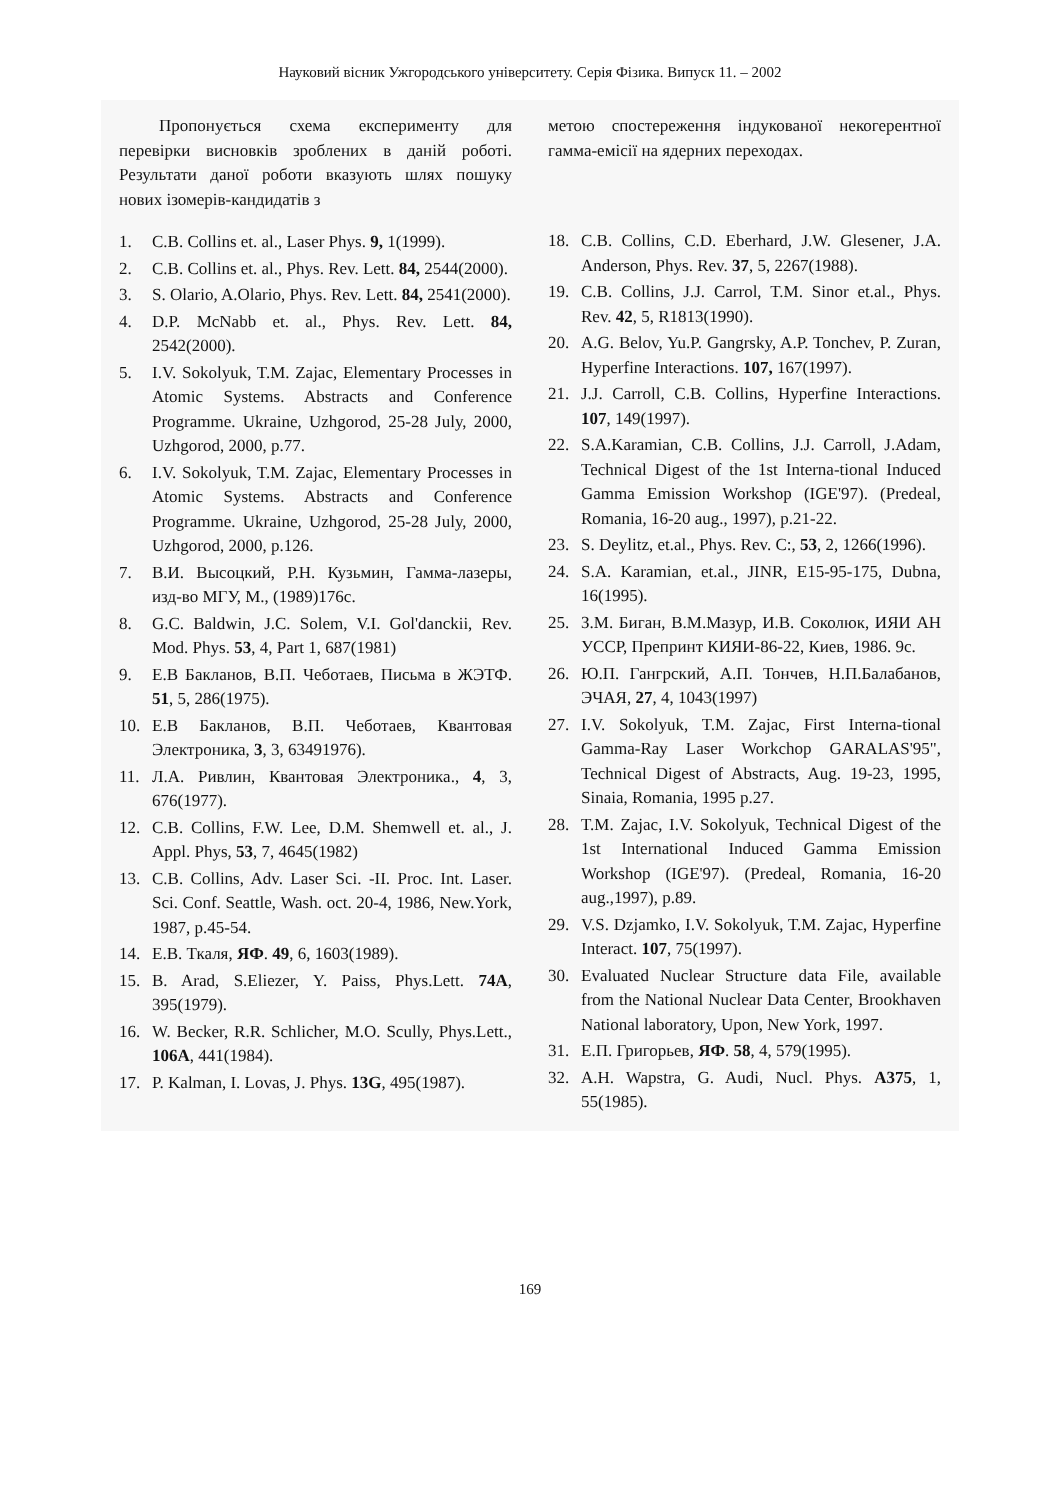Науковий вісник Ужгородського університету. Серія Фізика. Випуск 11. – 2002
Пропонується схема експерименту для перевірки висновків зроблених в даній роботі. Результати даної роботи вказують шлях пошуку нових ізомерів-кандидатів з
1. C.B. Collins et. al., Laser Phys. 9, 1(1999).
2. C.B. Collins et. al., Phys. Rev. Lett. 84, 2544(2000).
3. S. Olario, A.Olario, Phys. Rev. Lett. 84, 2541(2000).
4. D.P. McNabb et. al., Phys. Rev. Lett. 84, 2542(2000).
5. I.V. Sokolyuk, T.M. Zajac, Elementary Processes in Atomic Systems. Abstracts and Conference Programme. Ukraine, Uzhgorod, 25-28 July, 2000, Uzhgorod, 2000, p.77.
6. I.V. Sokolyuk, T.M. Zajac, Elementary Processes in Atomic Systems. Abstracts and Conference Programme. Ukraine, Uzhgorod, 25-28 July, 2000, Uzhgorod, 2000, p.126.
7. В.И. Высоцкий, Р.Н. Кузьмин, Гамма-лазеры, изд-во МГУ, М., (1989)176с.
8. G.C. Baldwin, J.C. Solem, V.I. Gol'danckii, Rev. Mod. Phys. 53, 4, Part 1, 687(1981)
9. Е.В Бакланов, В.П. Чеботаев, Письма в ЖЭТФ. 51, 5, 286(1975).
10. Е.В Бакланов, В.П. Чеботаев, Квантовая Электроника, 3, 3, 63491976).
11. Л.А. Ривлин, Квантовая Электроника., 4, 3, 676(1977).
12. C.B. Collins, F.W. Lee, D.M. Shemwell et. al., J. Appl. Phys, 53, 7, 4645(1982)
13. C.B. Collins, Adv. Laser Sci. -II. Proc. Int. Laser. Sci. Conf. Seattle, Wash. oct. 20-4, 1986, New.York, 1987, p.45-54.
14. Е.В. Ткаля, ЯФ. 49, 6, 1603(1989).
15. B. Arad, S.Eliezer, Y. Paiss, Phys.Lett. 74A, 395(1979).
16. W. Becker, R.R. Schlicher, M.O. Scully, Phys.Lett., 106A, 441(1984).
17. P. Kalman, I. Lovas, J. Phys. 13G, 495(1987).
метою спостереження індукованої некогерентної гамма-емісії на ядерних переходах.
18. C.B. Collins, C.D. Eberhard, J.W. Glesener, J.A. Anderson, Phys. Rev. 37, 5, 2267(1988).
19. C.B. Collins, J.J. Carrol, T.M. Sinor et.al., Phys. Rev. 42, 5, R1813(1990).
20. A.G. Belov, Yu.P. Gangrsky, A.P. Tonchev, P. Zuran, Hyperfine Interactions. 107, 167(1997).
21. J.J. Carroll, C.B. Collins, Hyperfine Interactions. 107, 149(1997).
22. S.A.Karamian, C.B. Collins, J.J. Carroll, J.Adam, Technical Digest of the 1st Interna-tional Induced Gamma Emission Workshop (IGE'97). (Predeal, Romania, 16-20 aug., 1997), p.21-22.
23. S. Deylitz, et.al., Phys. Rev. C:, 53, 2, 1266(1996).
24. S.A. Karamian, et.al., JINR, E15-95-175, Dubna, 16(1995).
25. З.М. Биган, В.М.Мазур, И.В. Соколюк, ИЯИ АН УССР, Препринт КИЯИ-86-22, Киев, 1986. 9с.
26. Ю.П. Гангрский, А.П. Тончев, Н.П.Балабанов, ЭЧАЯ, 27, 4, 1043(1997)
27. I.V. Sokolyuk, T.M. Zajac, First Interna-tional Gamma-Ray Laser Workchop GARALAS'95", Technical Digest of Abstracts, Aug. 19-23, 1995, Sinaia, Romania, 1995 p.27.
28. T.M. Zajac, I.V. Sokolyuk, Technical Digest of the 1st International Induced Gamma Emission Workshop (IGE'97). (Predeal, Romania, 16-20 aug.,1997), p.89.
29. V.S. Dzjamko, I.V. Sokolyuk, T.M. Zajac, Hyperfine Interact. 107, 75(1997).
30. Evaluated Nuclear Structure data File, available from the National Nuclear Data Center, Brookhaven National laboratory, Upon, New York, 1997.
31. Е.П. Григорьев, ЯФ. 58, 4, 579(1995).
32. A.H. Wapstra, G. Audi, Nucl. Phys. A375, 1, 55(1985).
169